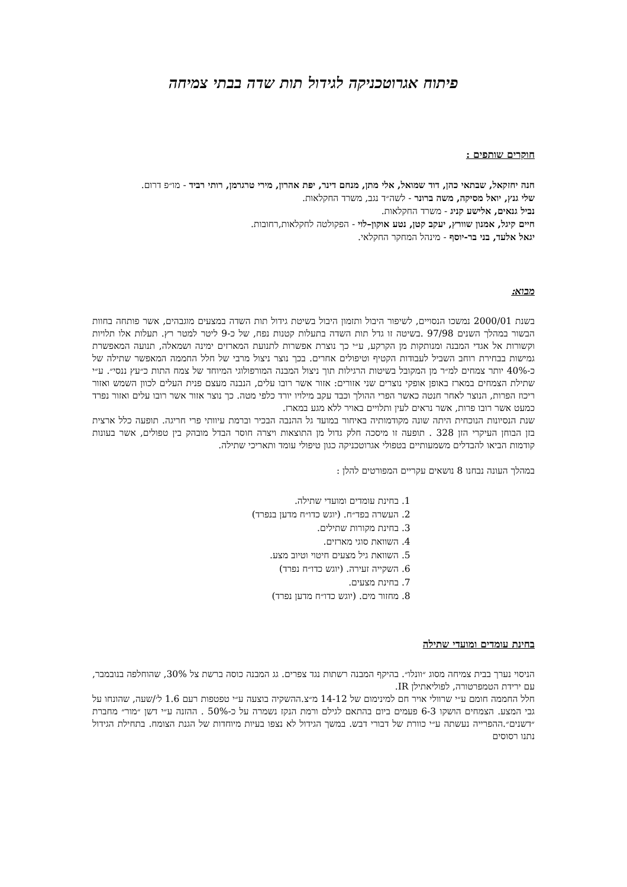פיתוח אגרוטכניקה לגידול תות שדה בבתי צמיחה
חוקרים שותפים :
חנה יחזקאל, שבתאי כהן, דוד שמואל, אלי מתן, מנחם דינר, יפת אהרון, מירי טרגרמן, רותי רביד - מו״פ דרום.
שלי גנץ, יואל מסיקה, משה ברונר - לשה״ד נגב, משרד החקלאות.
נביל גנאים, אלישע קניג - משרד החקלאות.
חיים קיגל, אמנון שוורץ, יעקב קטן, נטע אוקון–לוי - הפקולטה לחקלאות,רחובות.
יגאל אלעד, בני בר-יוסף - מינהל המחקר החקלאי.
מבוא:
בשנת 2000/01 נמשכו הנסויים, לשיפור היבול ותזמון היבול בשיטת גידול תות השדה במצעים מוגבהים, אשר פותחה בחוות הבשור במהלך השנים 97/98 .בשיטה זו גדל תות השדה בתעלות קטנות נפח, של כ-9 ליטר למטר רץ. תעלות אלו תלויות וקשורות אל אגדי המבנה ומנותקות מן הקרקע, ע״י כך נוצרת אפשרות לתנועת המארזים ימינה ושמאלה, תנועה המאפשרת גמישות בבחירת רוחב השביל לעבודות הקטיף וטיפולים אחרים. בכך נוצר ניצול מרבי של חלל החממה המאפשר שתילה של כ-40% יותר צמחים למ״ר מן המקובל בשיטות הרגילות תוך ניצול המבנה המורפולוגי המיוחד של צמח התות כ״עץ ננסי״. ע״י שתילת הצמחים במארז באופן אופקי נוצרים שני אזורים: אזור אשר רובו עלים, הנבנה מעצם פנית העלים לכוון השמש ואזור ריכוז הפרות, הנוצר לאחר חנטה כאשר הפרי ההולך וכבד עקב מילויו יורד כלפי מטה. כך נוצר אזור אשר רובו עלים ואזור נפרד כמעט אשר רובו פרות, אשר נראים לעין ותלויים באויר ללא מגע במארז.
שנת הנסיונות הנוכחית היתה שונה מקודמותיה באיחור במועד גל ההנבה הבכיר וברמת עיוותי פרי חריגה. תופעה כלל ארצית בזן הבוחן העיקרי הזן 328 . תופעה זו מיסכה חלק גדול מן התוצאות ויצרה חוסר הבדל מובהק בין טפולים, אשר בעונות קודמות הביאו להבדלים משמעותיים בטפולי אגרוטכניקה כגון טיפולי עומד ותאריכי שתילה.
במהלך העונה נבחנו 8 נושאים עקריים המפורטים להלן :
1. בחינת עומדים ומועדי שתילה.
2. העשרה בפד״ח. (יוגש כדו״ח מדען בנפרד)
3. בחינת מקורות שתילים.
4. השוואת סוגי מארזים.
5. השוואת גיל מצעים חיטוי וטיוב מצע.
6. השקייה זעירה. (יוגש כדו״ח נפרד)
7. בחינת מצעים.
8. מחזור מים. (יוגש כדו״ח מדען נפרד)
בחינת עומדים ומועדי שתילה
הניסוי נערך בבית צמיחה מסוג ״וונלו״. בהיקף המבנה רשתות נגד צפרים. גג המבנה כוסה ברשת צל 30%, שהוחלפה בנובמבר, עם ירידת הטמפרטורה, לפוליאתילן IR.
חלל החממה חומם ע״י שרוולי אויר חם למינימום של 14-12 מ״צ.ההשקיה בוצעה ע״י טפטפות רעם 1.6 ל׳/שעה, שהונחו על גבי המצע. הצמחים הושקו 6-3 פעמים ביום בהתאם לגילם ורמת הנקז נשמרה על כ-50% . ההזנה ע״י דשן ״מור״ מחברת ״דשנים״.ההפרייה נעשתה ע״י כוורת של דבורי דבש. במשך הגידול לא נצפו בעיות מיוחדות של הגנת הצומח. בתחילת הגידול נתנו רסוסים